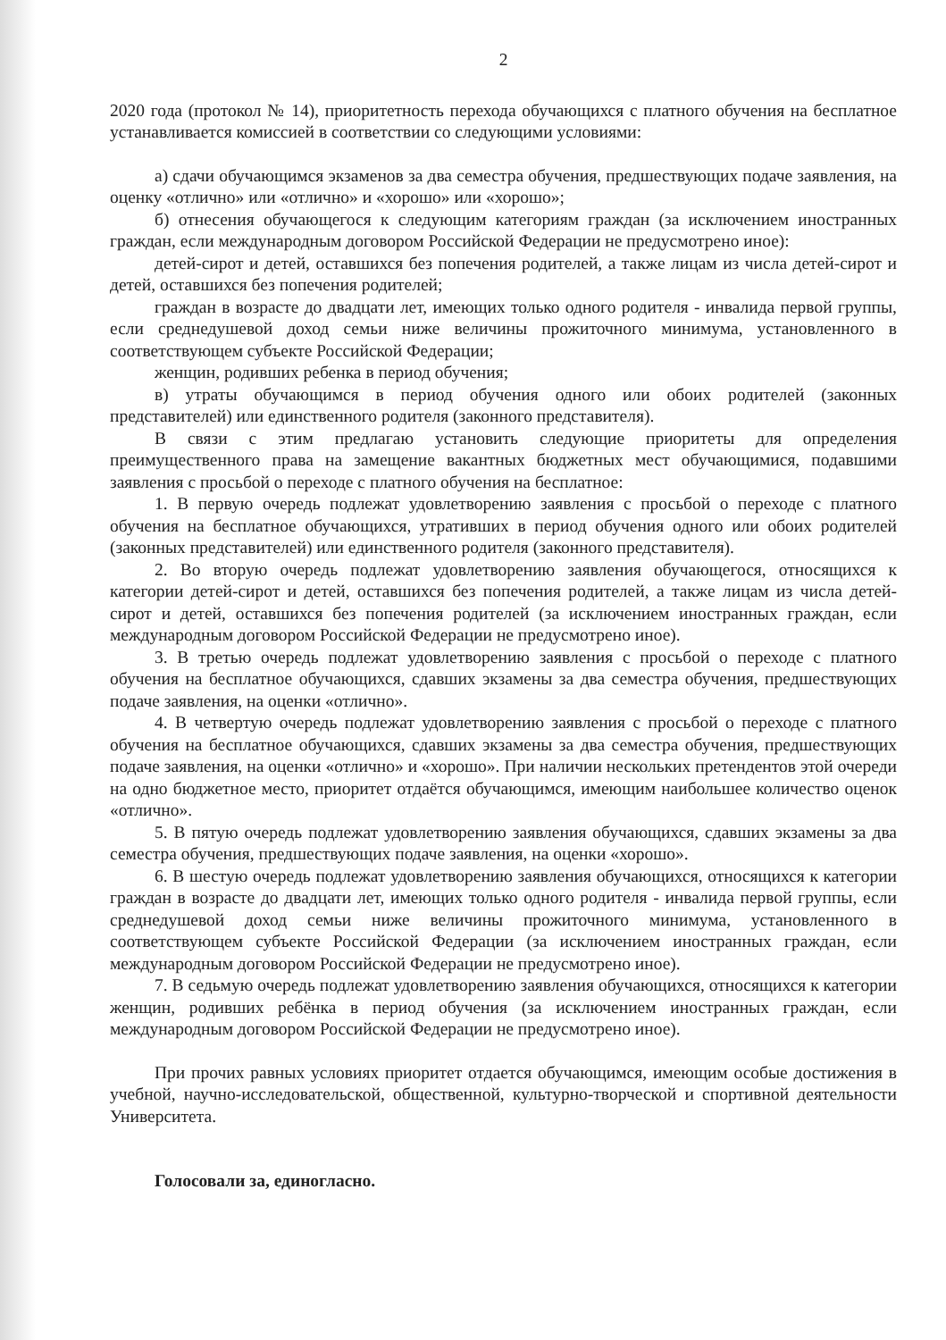2
2020 года (протокол № 14), приоритетность перехода обучающихся с платного обучения на бесплатное устанавливается комиссией в соответствии со следующими условиями:
а) сдачи обучающимся экзаменов за два семестра обучения, предшествующих подаче заявления, на оценку «отлично» или «отлично» и «хорошо» или «хорошо»;
б) отнесения обучающегося к следующим категориям граждан (за исключением иностранных граждан, если международным договором Российской Федерации не предусмотрено иное):
детей-сирот и детей, оставшихся без попечения родителей, а также лицам из числа детей-сирот и детей, оставшихся без попечения родителей;
граждан в возрасте до двадцати лет, имеющих только одного родителя - инвалида первой группы, если среднедушевой доход семьи ниже величины прожиточного минимума, установленного в соответствующем субъекте Российской Федерации;
женщин, родивших ребенка в период обучения;
в) утраты обучающимся в период обучения одного или обоих родителей (законных представителей) или единственного родителя (законного представителя).
В связи с этим предлагаю установить следующие приоритеты для определения преимущественного права на замещение вакантных бюджетных мест обучающимися, подавшими заявления с просьбой о переходе с платного обучения на бесплатное:
1. В первую очередь подлежат удовлетворению заявления с просьбой о переходе с платного обучения на бесплатное обучающихся, утративших в период обучения одного или обоих родителей (законных представителей) или единственного родителя (законного представителя).
2. Во вторую очередь подлежат удовлетворению заявления обучающегося, относящихся к категории детей-сирот и детей, оставшихся без попечения родителей, а также лицам из числа детей-сирот и детей, оставшихся без попечения родителей (за исключением иностранных граждан, если международным договором Российской Федерации не предусмотрено иное).
3. В третью очередь подлежат удовлетворению заявления с просьбой о переходе с платного обучения на бесплатное обучающихся, сдавших экзамены за два семестра обучения, предшествующих подаче заявления, на оценки «отлично».
4. В четвертую очередь подлежат удовлетворению заявления с просьбой о переходе с платного обучения на бесплатное обучающихся, сдавших экзамены за два семестра обучения, предшествующих подаче заявления, на оценки «отлично» и «хорошо». При наличии нескольких претендентов этой очереди на одно бюджетное место, приоритет отдаётся обучающимся, имеющим наибольшее количество оценок «отлично».
5. В пятую очередь подлежат удовлетворению заявления обучающихся, сдавших экзамены за два семестра обучения, предшествующих подаче заявления, на оценки «хорошо».
6. В шестую очередь подлежат удовлетворению заявления обучающихся, относящихся к категории граждан в возрасте до двадцати лет, имеющих только одного родителя - инвалида первой группы, если среднедушевой доход семьи ниже величины прожиточного минимума, установленного в соответствующем субъекте Российской Федерации (за исключением иностранных граждан, если международным договором Российской Федерации не предусмотрено иное).
7. В седьмую очередь подлежат удовлетворению заявления обучающихся, относящихся к категории женщин, родивших ребёнка в период обучения (за исключением иностранных граждан, если международным договором Российской Федерации не предусмотрено иное).
При прочих равных условиях приоритет отдается обучающимся, имеющим особые достижения в учебной, научно-исследовательской, общественной, культурно-творческой и спортивной деятельности Университета.
Голосовали за, единогласно.